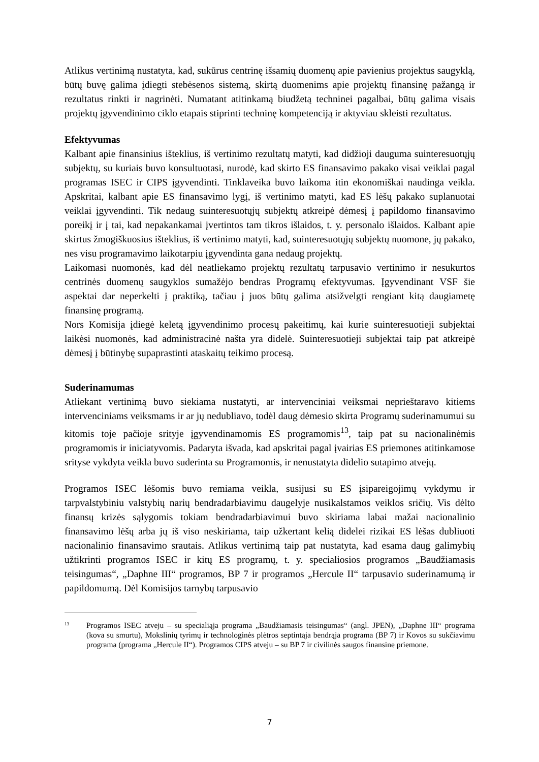Atlikus vertinimą nustatyta, kad, sukūrus centrinę išsamių duomenų apie pavienius projektus saugyklą, būtų buvę galima įdiegti stebėsenos sistemą, skirtą duomenims apie projektų finansinę pažangą ir rezultatus rinkti ir nagrinėti. Numatant atitinkamą biudžetą techninei pagalbai, būtų galima visais projektų įgyvendinimo ciklo etapais stiprinti techninę kompetenciją ir aktyviau skleisti rezultatus.
Efektyvumas
Kalbant apie finansinius išteklius, iš vertinimo rezultatų matyti, kad didžioji dauguma suinteresuotųjų subjektų, su kuriais buvo konsultuotasi, nurodė, kad skirto ES finansavimo pakako visai veiklai pagal programas ISEC ir CIPS įgyvendinti. Tinklaveika buvo laikoma itin ekonomiškai naudinga veikla. Apskritai, kalbant apie ES finansavimo lygį, iš vertinimo matyti, kad ES lėšų pakako suplanuotai veiklai įgyvendinti. Tik nedaug suinteresuotųjų subjektų atkreipė dėmesį į papildomo finansavimo poreikį ir į tai, kad nepakankamai įvertintos tam tikros išlaidos, t. y. personalo išlaidos. Kalbant apie skirtus žmogiškuosius išteklius, iš vertinimo matyti, kad, suinteresuotųjų subjektų nuomone, jų pakako, nes visu programavimo laikotarpiu įgyvendinta gana nedaug projektų.
Laikomasi nuomonės, kad dėl neatliekamo projektų rezultatų tarpusavio vertinimo ir nesukurtos centrinės duomenų saugyklos sumažėjo bendras Programų efektyvumas. Įgyvendinant VSF šie aspektai dar neperkelti į praktiką, tačiau į juos būtų galima atsižvelgti rengiant kitą daugiametę finansinę programą.
Nors Komisija įdiegė keletą įgyvendinimo procesų pakeitimų, kai kurie suinteresuotieji subjektai laikėsi nuomonės, kad administracinė našta yra didelė. Suinteresuotieji subjektai taip pat atkreipė dėmesį į būtinybę supaprastinti ataskaitų teikimo procesą.
Suderinamumas
Atliekant vertinimą buvo siekiama nustatyti, ar intervenciniai veiksmai neprieštaravo kitiems intervenciniams veiksmams ir ar jų nedubliavo, todėl daug dėmesio skirta Programų suderinamumui su kitomis toje pačioje srityje įgyvendinamomis ES programomis<sup>13</sup>, taip pat su nacionalinėmis programomis ir iniciatyvomis. Padaryta išvada, kad apskritai pagal įvairias ES priemones atitinkamose srityse vykdyta veikla buvo suderinta su Programomis, ir nenustatyta didelio sutapimo atvejų.
Programos ISEC lėšomis buvo remiama veikla, susijusi su ES įsipareigojimų vykdymu ir tarpvalstybiniu valstybių narių bendradarbiavimu daugelyje nusikalstamos veiklos sričių. Vis dėlto finansų krizės sąlygomis tokiam bendradarbiavimui buvo skiriama labai mažai nacionalinio finansavimo lėšų arba jų iš viso neskiriama, taip užkertant kelią didelei rizikai ES lėšas dubliuoti nacionalinio finansavimo srautais. Atlikus vertinimą taip pat nustatyta, kad esama daug galimybių užtikrinti programos ISEC ir kitų ES programų, t. y. specialiosios programos „Baudžiamasis teisingumas“, „Daphne III“ programos, BP 7 ir programos „Hercule II“ tarpusavio suderinamumą ir papildomumą. Dėl Komisijos tarnybų tarpusavio
<sup>13</sup> Programos ISEC atveju – su specialiąja programa „Baudžiamasis teisingumas“ (angl. JPEN), „Daphne III“ programa (kova su smurtu), Mokslinių tyrimų ir technologinės plėtros septintąja bendrąja programa (BP 7) ir Kovos su sukčiavimu programa (programa „Hercule II“). Programos CIPS atveju – su BP 7 ir civilinės saugos finansine priemone.
7